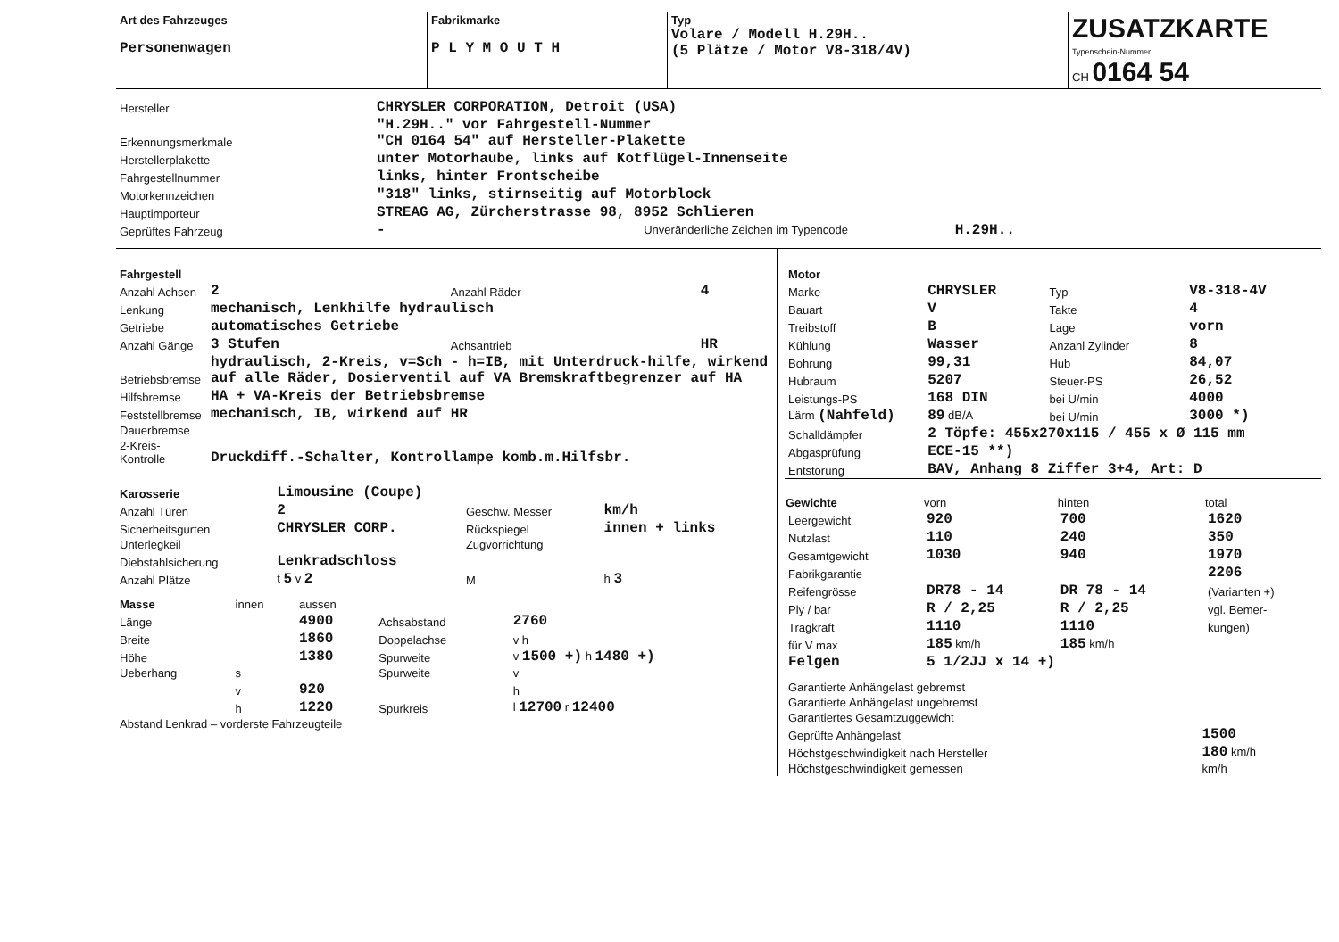| Art des Fahrzeuges Personenwagen | Fabrikmarke P L Y M O U T H | Typ Volare / Modell H.29H.. (5 Plätze / Motor V8-318/4V) | ZUSATZKARTE Typenschein-Nummer CH 0164 54 |
| Hersteller | CHRYSLER CORPORATION, Detroit (USA) |
| Erkennungsmerkmale | "H.29H.." vor Fahrgestell-Nummer "CH 0164 54" auf Hersteller-Plakette |
| Herstellerplakette | unter Motorhaube, links auf Kotflügel-Innenseite |
| Fahrgestellnummer | links, hinter Frontscheibe |
| Motorkennzeichen | "318" links, stirnseitig auf Motorblock |
| Hauptimporteur | STREAG AG, Zürcherstrasse 98, 8952 Schlieren |
| Geprüftes Fahrzeug | - Unveränderliche Zeichen im Typencode H.29H.. |
| Fahrgestell | | | |
| Anzahl Achsen | 2 | Anzahl Räder | 4 |
| Lenkung | mechanisch, Lenkhilfe hydraulisch | | |
| Getriebe | automatisches Getriebe | | |
| Anzahl Gänge | 3 Stufen | Achsantrieb | HR |
| Betriebsbremse | hydraulisch, 2-Kreis, v=Sch - h=IB, mit Unterdruck-hilfe, wirkend auf alle Räder, Dosierventil auf VA Bremskraftbegrenzer auf HA | | |
| Hilfsbremse | HA + VA-Kreis der Betriebsbremse | | |
| Feststellbremse | mechanisch, IB, wirkend auf HR | | |
| Dauerbremse | | | |
| 2-Kreis-Kontrolle | Druckdiff.-Schalter, Kontrollampe komb.m.Hilfsbr. | | |
| Karosserie | Limousine (Coupe) | | |
| Anzahl Türen | 2 | Geschw. Messer | km/h |
| Sicherheitsgurten | CHRYSLER CORP. | Rückspiegel | innen + links |
| Unterlegkeil | | Zugvorrichtung | |
| Diebstahlsicherung | Lenkradschloss | | |
| Anzahl Plätze | t 5 v 2 | M | h 3 |
| Masse | innen | aussen | | |
| Länge | | 4900 | Achsabstand | 2760 |
| Breite | | 1860 | Doppelachse | v h |
| Höhe | | 1380 | Spurweite | v 1500 +) h 1480 +) |
| Ueberhang | s | | Spurweite | v |
| | v | 920 | | h |
| | h | 1220 | Spurkreis | l 12700 r 12400 |
| Abstand Lenkrad – vorderste Fahrzeugteile | | | | |
| Motor | | | |
| Marke | CHRYSLER | Typ | V8-318-4V |
| Bauart | V | Takte | 4 |
| Treibstoff | B | Lage | vorn |
| Kühlung | Wasser | Anzahl Zylinder | 8 |
| Bohrung | 99,31 | Hub | 84,07 |
| Hubraum | 5207 | Steuer-PS | 26,52 |
| Leistungs-PS | 168 DIN | bei U/min | 4000 |
| Lärm (Nahfeld) | 89 dB/A | bei U/min | 3000 *) |
| Schalldämpfer | 2 Töpfe: 455x270x115 / 455 x Ø 115 mm | | |
| Abgasprüfung | ECE-15 **) | | |
| Entstörung | BAV, Anhang 8 Ziffer 3+4, Art: D | | |
| Gewichte | vorn | hinten | total |
| --- | --- | --- | --- |
| Leergewicht | 920 | 700 | 1620 |
| Nutzlast | 110 | 240 | 350 |
| Gesamtgewicht | 1030 | 940 | 1970 |
| Fabrikgarantie | | | 2206 |
| Reifengrösse | DR78 - 14 | DR 78 - 14 | (Varianten +) |
| Ply / bar | R / 2,25 | R / 2,25 | vgl. Bemer- |
| Tragkraft | 1110 | 1110 | kungen) |
| für V max | 185 km/h | 185 km/h | |
| Felgen | 5 1/2JJ x 14 +) | | |
| Garantierte Anhängelast gebremst | |
| Garantierte Anhängelast ungebremst | |
| Garantiertes Gesamtzuggewicht | |
| Geprüfte Anhängelast | 1500 |
| Höchstgeschwindigkeit nach Hersteller | 180 km/h |
| Höchstgeschwindigkeit gemessen | km/h |